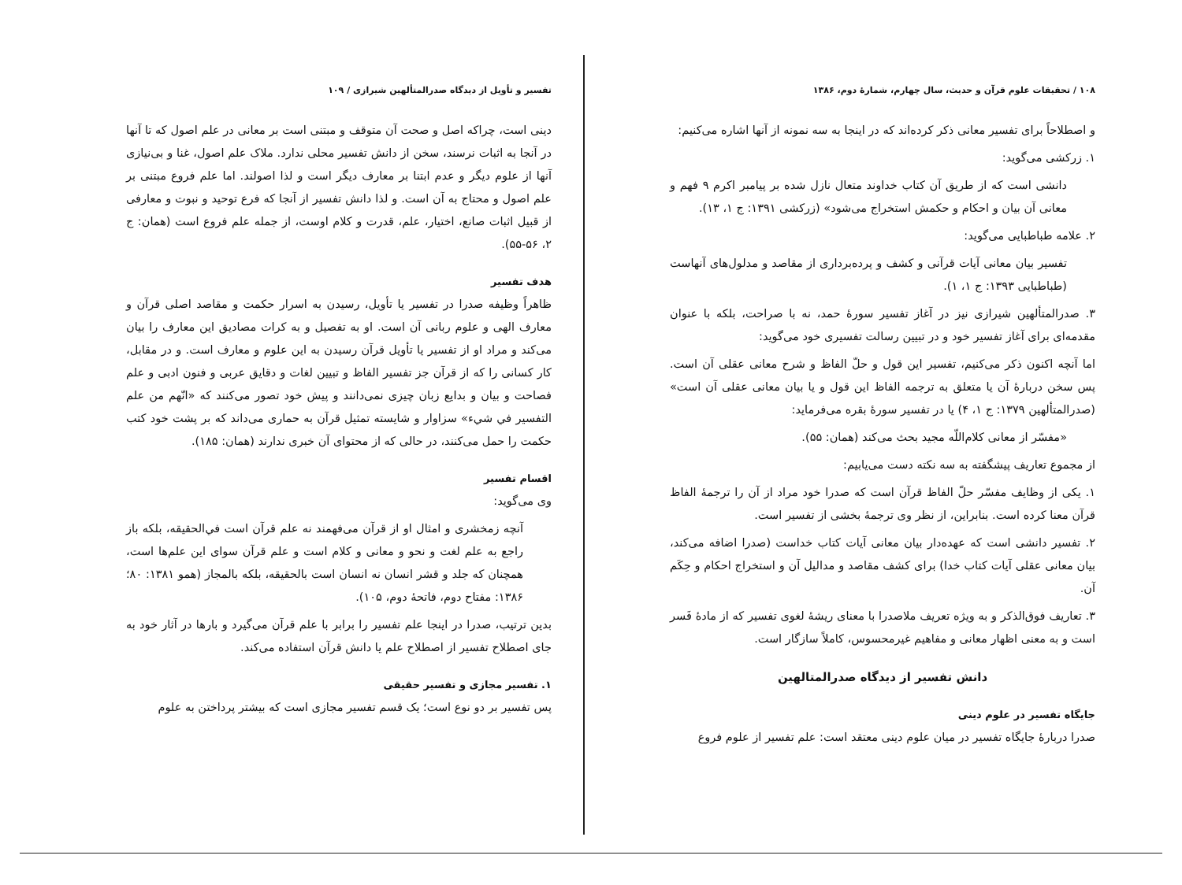۱۰۸ / تحقیقات علوم قرآن و حدیث، سال چهارم، شمارهٔ دوم، ۱۳۸۶
و اصطلاحاً برای تفسیر معانی ذکر کرده‌اند که در اینجا به سه نمونه از آنها اشاره می‌کنیم:
۱. زرکشی می‌گوید:
دانشی است که از طریق آن کتاب خداوند متعال نازل شده بر پیامبر اکرم ۹ فهم و معانی آن بیان و احکام و حکمش استخراج می‌شود» (زرکشی ۱۳۹۱: ج ۱، ۱۳).
۲. علامه طباطبایی می‌گوید:
تفسیر بیان معانی آیات قرآنی و کشف و پرده‌برداری از مقاصد و مدلول‌های آنهاست (طباطبایی ۱۳۹۳: ج ۱، ۱).
۳. صدرالمتألهین شیرازی نیز در آغاز تفسیر سورهٔ حمد، نه با صراحت، بلکه با عنوان مقدمه‌ای برای آغاز تفسیر خود و در تبیین رسالت تفسیری خود می‌گوید:
اما آنچه اکنون ذکر می‌کنیم، تفسیر این قول و حلّ الفاظ و شرح معانی عقلی آن است. پس سخن دربارهٔ آن یا متعلق به ترجمه الفاظ این قول و یا بیان معانی عقلی آن است» (صدرالمتألهین ۱۳۷۹: ج ۱، ۴) یا در تفسیر سورهٔ بقره می‌فرماید:
«مفسّر از معانی کلام‌اللّه مجید بحث می‌کند (همان: ۵۵).
از مجموع تعاریف پیشگفته به سه نکته دست می‌یابیم:
۱. یکی از وظایف مفسّر حلّ الفاظ قرآن است که صدرا خود مراد از آن را ترجمهٔ الفاظ قرآن معنا کرده است. بنابراین، از نظر وی ترجمهٔ بخشی از تفسیر است.
۲. تفسیر دانشی است که عهده‌دار بیان معانی آیات کتاب خداست (صدرا اضافه می‌کند، بیان معانی عقلی آیات کتاب خدا) برای کشف مقاصد و مدالیل آن و استخراج احکام و حِکَم آن.
۳. تعاریف فوق‌الذکر و به ویژه تعریف ملاصدرا با معنای ریشهٔ لغوی تفسیر که از مادهٔ فَسر است و به معنی اظهار معانی و مفاهیم غیرمحسوس، کاملاً سازگار است.
دانش تفسیر از دیدگاه صدرالمتالهین
جایگاه تفسیر در علوم دینی
صدرا دربارهٔ جایگاه تفسیر در میان علوم دینی معتقد است: علم تفسیر از علوم فروع
تفسیر و تأویل از دیدگاه صدرالمتألهین شیرازی / ۱۰۹
دینی است، چراکه اصل و صحت آن متوقف و مبتنی است بر معانی در علم اصول که تا آنها در آنجا به اثبات نرسند، سخن از دانش تفسیر محلی ندارد. ملاک علم اصول، غنا و بی‌نیازی آنها از علوم دیگر و عدم ابتنا بر معارف دیگر است و لذا اصولند. اما علم فروع مبتنی بر علم اصول و محتاج به آن است. و لذا دانش تفسیر از آنجا که فرع توحید و نبوت و معارفی از قبیل اثبات صانع، اختیار، علم، قدرت و کلام اوست، از جمله علم فروع است (همان: ج ۲، ۵۶-۵۵).
هدف تفسیر
ظاهراً وظیفه صدرا در تفسیر یا تأویل، رسیدن به اسرار حکمت و مقاصد اصلی قرآن و معارف الهی و علوم ربانی آن است. او به تفصیل و به کرات مصادیق این معارف را بیان می‌کند و مراد او از تفسیر یا تأویل قرآن رسیدن به این علوم و معارف است. و در مقابل، کار کسانی را که از قرآن جز تفسیر الفاظ و تبیین لغات و دقایق عربی و فنون ادبی و علم فصاحت و بیان و بدایع زبان چیزی نمی‌دانند و پیش خود تصور می‌کنند که «انّهم من علم التفسیر في شيء» سزاوار و شایسته تمثیل قرآن به حماری می‌داند که بر پشت خود کتب حکمت را حمل می‌کنند، در حالی که از محتوای آن خبری ندارند (همان: ۱۸۵).
اقسام تفسیر
وی می‌گوید:
آنچه زمخشری و امثال او از قرآن می‌فهمند نه علم قرآن است في‌الحقیقه، بلکه باز راجع به علم لغت و نحو و معانی و کلام است و علم قرآن سوای این علم‌ها است، همچنان که جلد و قشر انسان نه انسان است بالحقیقه، بلکه بالمجاز (همو ۱۳۸۱: ۸۰؛ ۱۳۸۶: مفتاح دوم، فاتحهٔ دوم، ۱۰۵).
بدین ترتیب، صدرا در اینجا علم تفسیر را برابر با علم قرآن می‌گیرد و بارها در آثار خود به جای اصطلاح تفسیر از اصطلاح علم یا دانش قرآن استفاده می‌کند.
۱. تفسیر مجازی و تفسیر حقیقی
پس تفسیر بر دو نوع است؛ یک قسم تفسیر مجازی است که بیشتر پرداختن به علوم